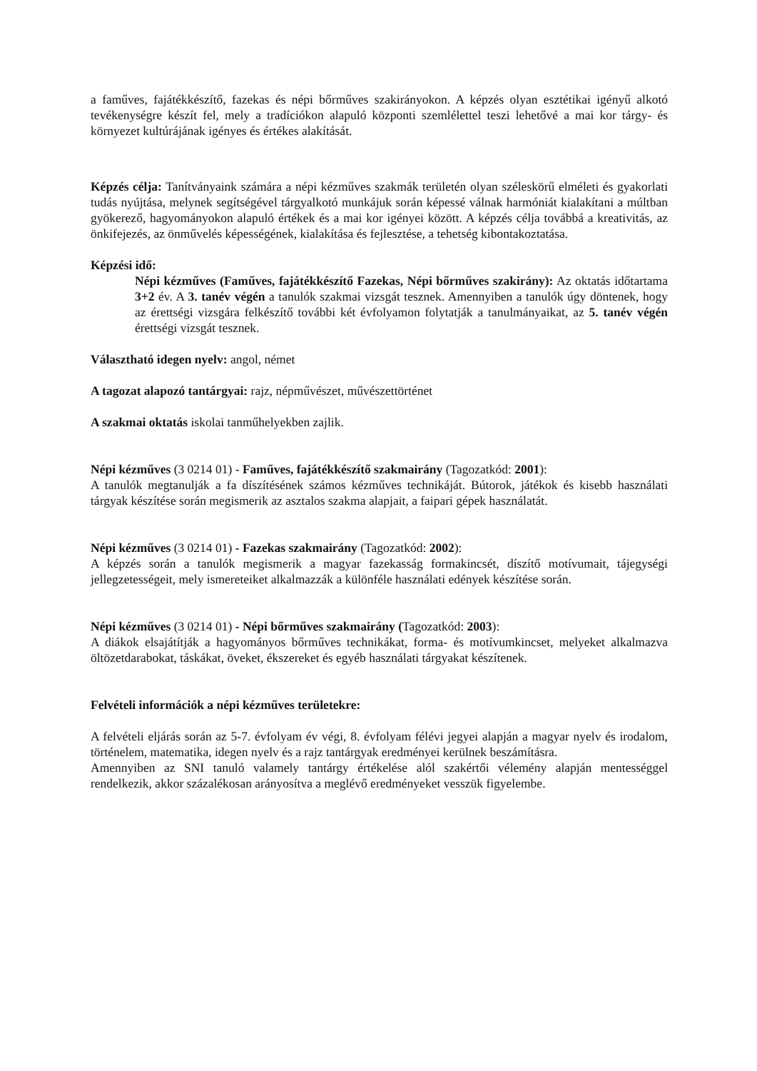a faműves, fajátékkészítő, fazekas és népi bőrműves szakirányokon. A képzés olyan esztétikai igényű alkotó tevékenységre készít fel, mely a tradíciókon alapuló központi szemlélettel teszi lehetővé a mai kor tárgy- és környezet kultúrájának igényes és értékes alakítását.
Képzés célja: Tanítványaink számára a népi kézműves szakmák területén olyan széleskörű elméleti és gyakorlati tudás nyújtása, melynek segítségével tárgyalkotó munkájuk során képessé válnak harmóniát kialakítani a múltban gyökerező, hagyományokon alapuló értékek és a mai kor igényei között. A képzés célja továbbá a kreativitás, az önkifejezés, az önművelés képességének, kialakítása és fejlesztése, a tehetség kibontakoztatása.
Képzési idő:
Népi kézműves (Faműves, fajátékkészítő Fazekas, Népi bőrműves szakirány): Az oktatás időtartama 3+2 év. A 3. tanév végén a tanulók szakmai vizsgát tesznek. Amennyiben a tanulók úgy döntenek, hogy az érettségi vizsgára felkészítő további két évfolyamon folytatják a tanulmányaikat, az 5. tanév végén érettségi vizsgát tesznek.
Választható idegen nyelv: angol, német
A tagozat alapozó tantárgyai: rajz, népművészet, művészettörténet
A szakmai oktatás iskolai tanműhelyekben zajlik.
Népi kézműves (3 0214 01) - Faműves, fajátékkészítő szakmairány (Tagozatkód: 2001):
A tanulók megtanulják a fa díszítésének számos kézműves technikáját. Bútorok, játékok és kisebb használati tárgyak készítése során megismerik az asztalos szakma alapjait, a faipari gépek használatát.
Népi kézműves (3 0214 01) - Fazekas szakmairány (Tagozatkód: 2002):
A képzés során a tanulók megismerik a magyar fazekasság formakincsét, díszítő motívumait, tájegységi jellegzetességeit, mely ismereteiket alkalmazzák a különféle használati edények készítése során.
Népi kézműves (3 0214 01) - Népi bőrműves szakmairány (Tagozatkód: 2003):
A diákok elsajátítják a hagyományos bőrműves technikákat, forma- és motívumkincset, melyeket alkalmazva öltözetdarabokat, táskákat, öveket, ékszereket és egyéb használati tárgyakat készítenek.
Felvételi információk a népi kézműves területekre:
A felvételi eljárás során az 5-7. évfolyam év végi, 8. évfolyam félévi jegyei alapján a magyar nyelv és irodalom, történelem, matematika, idegen nyelv és a rajz tantárgyak eredményei kerülnek beszámításra.
Amennyiben az SNI tanuló valamely tantárgy értékelése alól szakértői vélemény alapján mentességgel rendelkezik, akkor százalékosan arányosítva a meglévő eredményeket vesszük figyelembe.